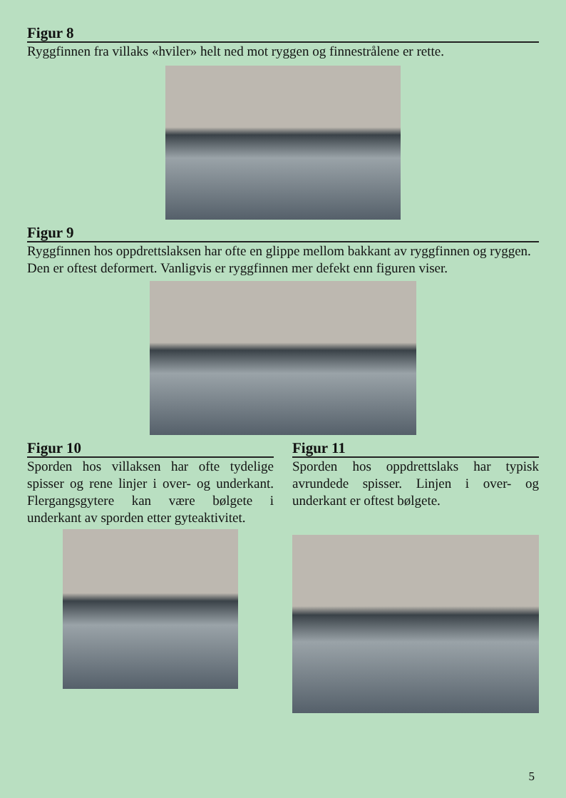Figur 8
Ryggfinnen fra villaks «hviler» helt ned mot ryggen og finnestrålene er rette.
Figur 9
Ryggfinnen hos oppdrettslaksen har ofte en glippe mellom bakkant av ryggfinnen og ryggen. Den er oftest deformert. Vanligvis er ryggfinnen mer defekt enn figuren viser.
Figur 10
Sporden hos villaksen har ofte tydelige spisser og rene linjer i over- og underkant. Flergangsgytere kan være bølgete i underkant av sporden etter gyteaktivitet.
Figur 11
Sporden hos oppdrettslaks har typisk avrundede spisser. Linjen i over- og underkant er oftest bølgete.
5